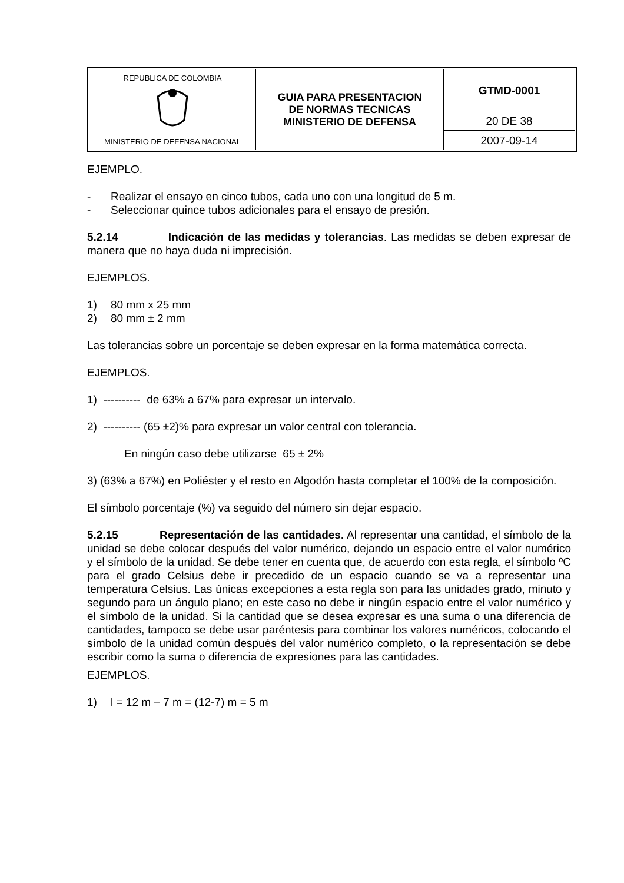| REPUBLICA DE COLOMBIA MINISTERIO DE DEFENSA NACIONAL | GUIA PARA PRESENTACION DE NORMAS TECNICAS MINISTERIO DE DEFENSA | GTMD-0001 |
| | | 20 DE 38 |
| | | 2007-09-14 |
EJEMPLO.
- Realizar el ensayo en cinco tubos, cada uno con una longitud de 5 m.
- Seleccionar quince tubos adicionales para el ensayo de presión.
5.2.14 Indicación de las medidas y tolerancias. Las medidas se deben expresar de manera que no haya duda ni imprecisión.
EJEMPLOS.
1) 80 mm x 25 mm
2) 80 mm ± 2 mm
Las tolerancias sobre un porcentaje se deben expresar en la forma matemática correcta.
EJEMPLOS.
1) ---------- de 63% a 67% para expresar un intervalo.
2) ---------- (65 ±2)% para expresar un valor central con tolerancia.
En ningún caso debe utilizarse 65 ± 2%
3) (63% a 67%) en Poliéster y el resto en Algodón hasta completar el 100% de la composición.
El símbolo porcentaje (%) va seguido del número sin dejar espacio.
5.2.15 Representación de las cantidades. Al representar una cantidad, el símbolo de la unidad se debe colocar después del valor numérico, dejando un espacio entre el valor numérico y el símbolo de la unidad. Se debe tener en cuenta que, de acuerdo con esta regla, el símbolo ºC para el grado Celsius debe ir precedido de un espacio cuando se va a representar una temperatura Celsius. Las únicas excepciones a esta regla son para las unidades grado, minuto y segundo para un ángulo plano; en este caso no debe ir ningún espacio entre el valor numérico y el símbolo de la unidad. Si la cantidad que se desea expresar es una suma o una diferencia de cantidades, tampoco se debe usar paréntesis para combinar los valores numéricos, colocando el símbolo de la unidad común después del valor numérico completo, o la representación se debe escribir como la suma o diferencia de expresiones para las cantidades.
EJEMPLOS.
1) l = 12 m – 7 m = (12-7) m = 5 m